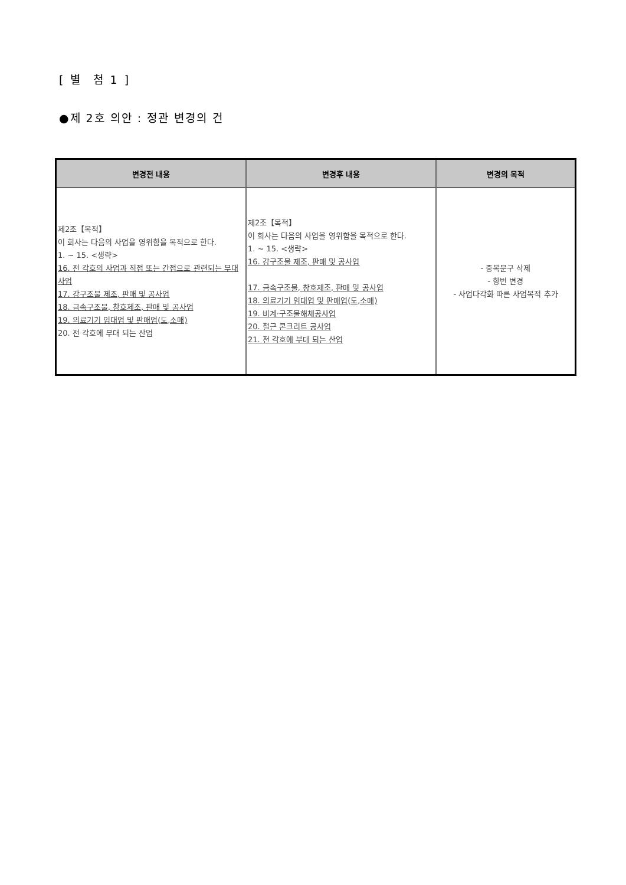[ 별 첨 1 ]
●제 2호 의안 : 정관 변경의 건
| 변경전 내용 | 변경후 내용 | 변경의 목적 |
| --- | --- | --- |
| 제2조【목적】 이 회사는 다음의 사업을 영위함을 목적으로 한다. 1. ~ 15. <생략> 16. 전 각호의 사업과 직접 또는 간접으로 관련되는 부대사업 17. 강구조물 제조, 판매 및 공사업 18. 금속구조물, 창호제조, 판매 및 공사업 19. 의료기기 임대업 및 판매업(도,소매) 20. 전 각호에 부대 되는 산업 | 제2조【목적】 이 회사는 다음의 사업을 영위함을 목적으로 한다. 1. ~ 15. <생략> 16. 강구조물 제조, 판매 및 공사업 17. 금속구조물, 창호제조, 판매 및 공사업 18. 의료기기 임대업 및 판매업(도,소매) 19. 비계·구조물해체공사업 20. 철근 콘크리트 공사업 21. 전 각호에 부대 되는 산업 | - 중복문구 삭제 - 항번 변경 - 사업다각화 따른 사업목적 추가 |